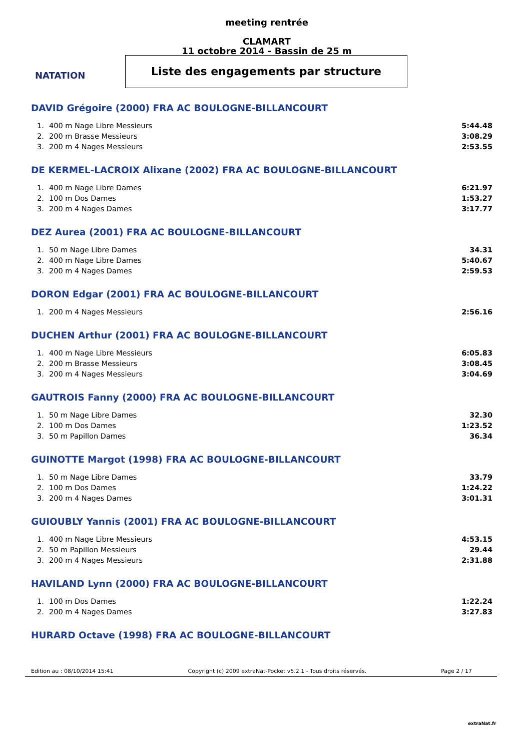NATATION
meeting rentrée
CLAMART
11 octobre 2014 - Bassin de 25 m
Liste des engagements par structure
DAVID Grégoire (2000) FRA AC BOULOGNE-BILLANCOURT
| 1. | 400 m Nage Libre Messieurs | 5:44.48 |
| 2. | 200 m Brasse Messieurs | 3:08.29 |
| 3. | 200 m 4 Nages Messieurs | 2:53.55 |
DE KERMEL-LACROIX Alixane (2002) FRA AC BOULOGNE-BILLANCOURT
| 1. | 400 m Nage Libre Dames | 6:21.97 |
| 2. | 100 m Dos Dames | 1:53.27 |
| 3. | 200 m 4 Nages Dames | 3:17.77 |
DEZ Aurea (2001) FRA AC BOULOGNE-BILLANCOURT
| 1. | 50 m Nage Libre Dames | 34.31 |
| 2. | 400 m Nage Libre Dames | 5:40.67 |
| 3. | 200 m 4 Nages Dames | 2:59.53 |
DORON Edgar (2001) FRA AC BOULOGNE-BILLANCOURT
| 1. | 200 m 4 Nages Messieurs | 2:56.16 |
DUCHEN Arthur (2001) FRA AC BOULOGNE-BILLANCOURT
| 1. | 400 m Nage Libre Messieurs | 6:05.83 |
| 2. | 200 m Brasse Messieurs | 3:08.45 |
| 3. | 200 m 4 Nages Messieurs | 3:04.69 |
GAUTROIS Fanny (2000) FRA AC BOULOGNE-BILLANCOURT
| 1. | 50 m Nage Libre Dames | 32.30 |
| 2. | 100 m Dos Dames | 1:23.52 |
| 3. | 50 m Papillon Dames | 36.34 |
GUINOTTE Margot (1998) FRA AC BOULOGNE-BILLANCOURT
| 1. | 50 m Nage Libre Dames | 33.79 |
| 2. | 100 m Dos Dames | 1:24.22 |
| 3. | 200 m 4 Nages Dames | 3:01.31 |
GUIOUBLY Yannis (2001) FRA AC BOULOGNE-BILLANCOURT
| 1. | 400 m Nage Libre Messieurs | 4:53.15 |
| 2. | 50 m Papillon Messieurs | 29.44 |
| 3. | 200 m 4 Nages Messieurs | 2:31.88 |
HAVILAND Lynn (2000) FRA AC BOULOGNE-BILLANCOURT
| 1. | 100 m Dos Dames | 1:22.24 |
| 2. | 200 m 4 Nages Dames | 3:27.83 |
HURARD Octave (1998) FRA AC BOULOGNE-BILLANCOURT
Edition au : 08/10/2014 15:41 Copyright (c) 2009 extraNat-Pocket v5.2.1 - Tous droits réservés. Page 2 / 17
extraNat.fr